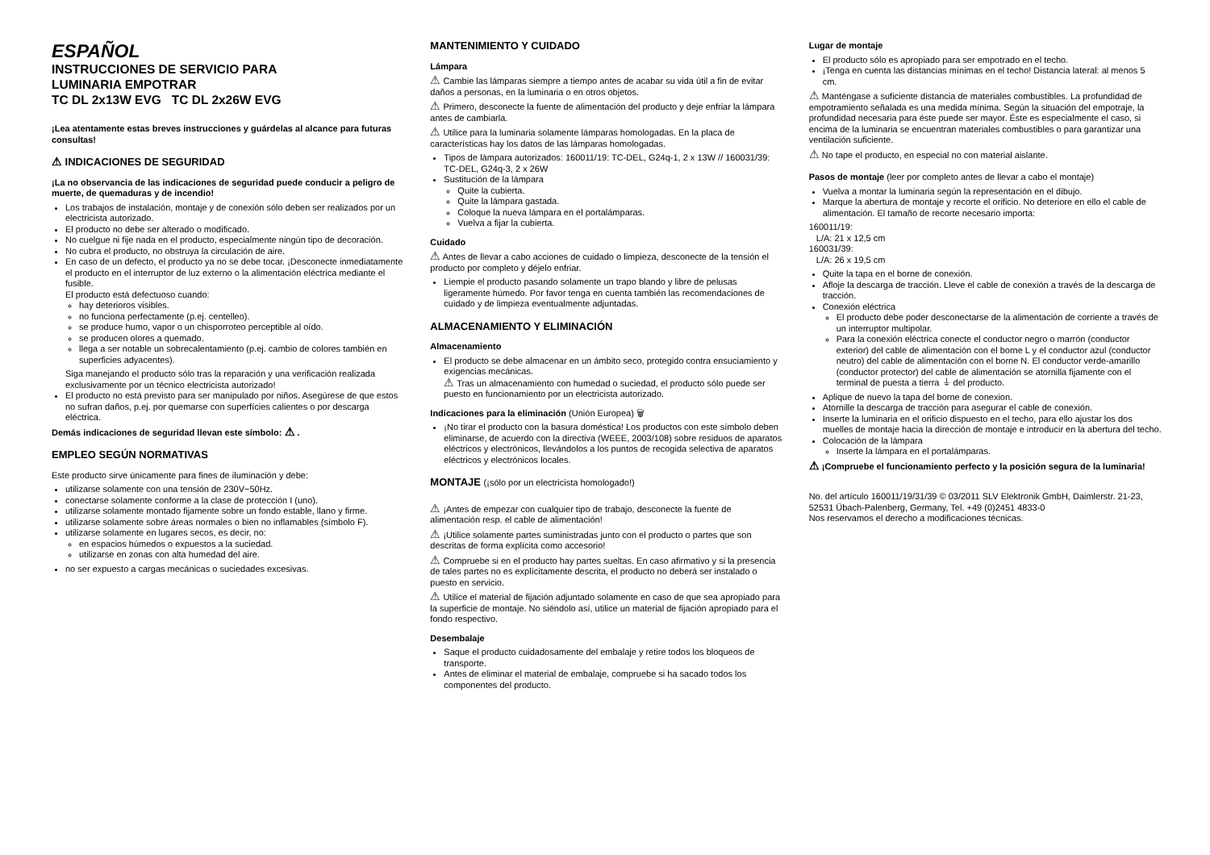ESPAÑOL
INSTRUCCIONES DE SERVICIO PARA
LUMINARIA EMPOTRAR
TC DL 2x13W EVG TC DL 2x26W EVG
¡Lea atentamente estas breves instrucciones y guárdelas al alcance para futuras consultas!
⚠ INDICACIONES DE SEGURIDAD
¡La no observancia de las indicaciones de seguridad puede conducir a peligro de muerte, de quemaduras y de incendio!
Los trabajos de instalación, montaje y de conexión sólo deben ser realizados por un electricista autorizado.
El producto no debe ser alterado o modificado.
No cuelgue ni fije nada en el producto, especialmente ningún tipo de decoración.
No cubra el producto, no obstruya la circulación de aire.
En caso de un defecto, el producto ya no se debe tocar. ¡Desconecte inmediatamente el producto en el interruptor de luz externo o la alimentación eléctrica mediante el fusible.
El producto está defectuoso cuando:
hay deterioros visibles.
no funciona perfectamente (p.ej. centelleo).
se produce humo, vapor o un chisporroteo perceptible al oído.
se producen olores a quemado.
llega a ser notable un sobrecalentamiento (p.ej. cambio de colores también en superficies adyacentes).
Siga manejando el producto sólo tras la reparación y una verificación realizada exclusivamente por un técnico electricista autorizado!
El producto no está previsto para ser manipulado por niños. Asegúrese de que estos no sufran daños, p.ej. por quemarse con superfícies calientes o por descarga eléctrica.
Demás indicaciones de seguridad llevan este símbolo: ⚠ .
EMPLEO SEGÚN NORMATIVAS
Este producto sirve únicamente para fines de iluminación y debe:
utilizarse solamente con una tensión de 230V~50Hz.
conectarse solamente conforme a la clase de protección I (uno).
utilizarse solamente montado fijamente sobre un fondo estable, llano y firme.
utilizarse solamente sobre áreas normales o bien no inflamables (símbolo F).
utilizarse solamente en lugares secos, es decir, no:
en espacios húmedos o expuestos a la suciedad.
utilizarse en zonas con alta humedad del aire.
no ser expuesto a cargas mecánicas o suciedades excesivas.
MANTENIMIENTO Y CUIDADO
Lámpara
⚠ Cambie las lámparas siempre a tiempo antes de acabar su vida útil a fin de evitar daños a personas, en la luminaria o en otros objetos.
⚠ Primero, desconecte la fuente de alimentación del producto y deje enfriar la lámpara antes de cambiarla.
⚠ Utilice para la luminaria solamente lámparas homologadas. En la placa de características hay los datos de las lámparas homologadas.
Tipos de lámpara autorizados: 160011/19: TC-DEL, G24q-1, 2 x 13W // 160031/39: TC-DEL, G24q-3, 2 x 26W
Sustitución de la lámpara
Quite la cubierta.
Quite la lámpara gastada.
Coloque la nueva lámpara en el portalámparas.
Vuelva a fijar la cubierta.
Cuidado
⚠ Antes de llevar a cabo acciones de cuidado o limpieza, desconecte de la tensión el producto por completo y déjelo enfriar.
Liempie el producto pasando solamente un trapo blando y libre de pelusas ligeramente húmedo. Por favor tenga en cuenta también las recomendaciones de cuidado y de limpieza eventualmente adjuntadas.
ALMACENAMIENTO Y ELIMINACIÓN
Almacenamiento
El producto se debe almacenar en un ámbito seco, protegido contra ensuciamiento y exigencias mecánicas.
⚠ Tras un almacenamiento con humedad o suciedad, el producto sólo puede ser puesto en funcionamiento por un electricista autorizado.
Indicaciones para la eliminación (Unión Europea) 🗑
¡No tirar el producto con la basura doméstica! Los productos con este símbolo deben eliminarse, de acuerdo con la directiva (WEEE, 2003/108) sobre residuos de aparatos eléctricos y electrónicos, llevándolos a los puntos de recogida selectiva de aparatos eléctricos y electrónicos locales.
MONTAJE (¡sólo por un electricista homologado!)
⚠ ¡Antes de empezar con cualquier tipo de trabajo, desconecte la fuente de alimentación resp. el cable de alimentación!
⚠ ¡Utilice solamente partes suministradas junto con el producto o partes que son descritas de forma explícita como accesorio!
⚠ Compruebe si en el producto hay partes sueltas. En caso afirmativo y si la presencia de tales partes no es explícitamente descrita, el producto no deberá ser instalado o puesto en servicio.
⚠ Utilice el material de fijación adjuntado solamente en caso de que sea apropiado para la superficie de montaje. No siéndolo así, utilice un material de fijación apropiado para el fondo respectivo.
Desembalaje
Saque el producto cuidadosamente del embalaje y retire todos los bloqueos de transporte.
Antes de eliminar el material de embalaje, compruebe si ha sacado todos los componentes del producto.
Lugar de montaje
El producto sólo es apropiado para ser empotrado en el techo.
¡Tenga en cuenta las distancias mínimas en el techo! Distancia lateral: al menos 5 cm.
⚠ Manténgase a suficiente distancia de materiales combustibles. La profundidad de empotramiento señalada es una medida mínima. Según la situación del empotraje, la profundidad necesaria para éste puede ser mayor. Éste es especialmente el caso, si encima de la luminaria se encuentran materiales combustibles o para garantizar una ventilación suficiente.
⚠ No tape el producto, en especial no con material aislante.
Pasos de montaje (leer por completo antes de llevar a cabo el montaje)
Vuelva a montar la luminaria según la representación en el dibujo.
Marque la abertura de montaje y recorte el orificio. No deteriore en ello el cable de alimentación. El tamaño de recorte necesario importa:
160011/19:
L/A: 21 x 12,5 cm
160031/39:
L/A: 26 x 19,5 cm
Quite la tapa en el borne de conexión.
Afloje la descarga de tracción. Lleve el cable de conexión a través de la descarga de tracción.
Conexión eléctrica
El producto debe poder desconectarse de la alimentación de corriente a través de un interruptor multipolar.
Para la conexión eléctrica conecte el conductor negro o marrón (conductor exterior) del cable de alimentación con el borne L y el conductor azul (conductor neutro) del cable de alimentación con el borne N. El conductor verde-amarillo (conductor protector) del cable de alimentación se atornilla fijamente con el terminal de puesta a tierra ⏚ del producto.
Aplique de nuevo la tapa del borne de conexion.
Atornille la descarga de tracción para asegurar el cable de conexión.
Inserte la luminaria en el orificio dispuesto en el techo, para ello ajustar los dos muelles de montaje hacia la dirección de montaje e introducir en la abertura del techo.
Colocación de la lámpara
Inserte la lámpara en el portalámparas.
⚠ ¡Compruebe el funcionamiento perfecto y la posición segura de la luminaria!
No. del artículo 160011/19/31/39 © 03/2011 SLV Elektronik GmbH, Daimlerstr. 21-23, 52531 Übach-Palenberg, Germany, Tel. +49 (0)2451 4833-0
Nos reservamos el derecho a modificaciones técnicas.